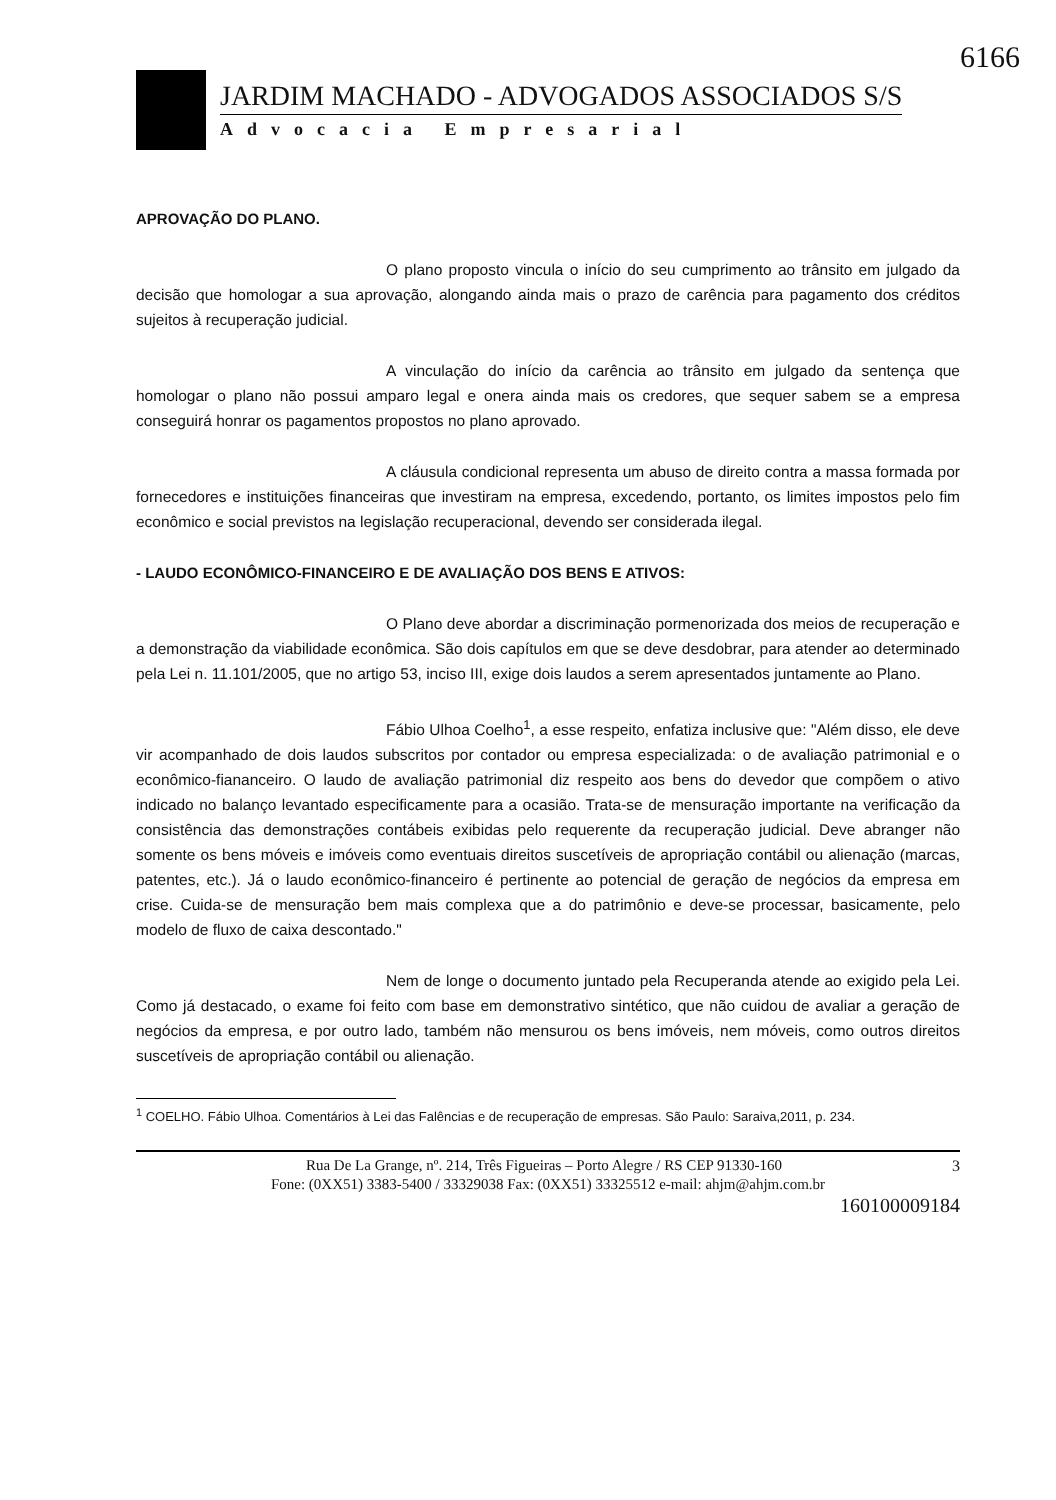6166
JARDIM MACHADO - ADVOGADOS ASSOCIADOS S/S
Advocacia Empresarial
APROVAÇÃO DO PLANO.
O plano proposto vincula o início do seu cumprimento ao trânsito em julgado da decisão que homologar a sua aprovação, alongando ainda mais o prazo de carência para pagamento dos créditos sujeitos à recuperação judicial.
A vinculação do início da carência ao trânsito em julgado da sentença que homologar o plano não possui amparo legal e onera ainda mais os credores, que sequer sabem se a empresa conseguirá honrar os pagamentos propostos no plano aprovado.
A cláusula condicional representa um abuso de direito contra a massa formada por fornecedores e instituições financeiras que investiram na empresa, excedendo, portanto, os limites impostos pelo fim econômico e social previstos na legislação recuperacional, devendo ser considerada ilegal.
- LAUDO ECONÔMICO-FINANCEIRO E DE AVALIAÇÃO DOS BENS E ATIVOS:
O Plano deve abordar a discriminação pormenorizada dos meios de recuperação e a demonstração da viabilidade econômica. São dois capítulos em que se deve desdobrar, para atender ao determinado pela Lei n. 11.101/2005, que no artigo 53, inciso III, exige dois laudos a serem apresentados juntamente ao Plano.
Fábio Ulhoa Coelho<sup>1</sup>, a esse respeito, enfatiza inclusive que: "Além disso, ele deve vir acompanhado de dois laudos subscritos por contador ou empresa especializada: o de avaliação patrimonial e o econômico-fiananceiro. O laudo de avaliação patrimonial diz respeito aos bens do devedor que compõem o ativo indicado no balanço levantado especificamente para a ocasião. Trata-se de mensuração importante na verificação da consistência das demonstrações contábeis exibidas pelo requerente da recuperação judicial. Deve abranger não somente os bens móveis e imóveis como eventuais direitos suscetíveis de apropriação contábil ou alienação (marcas, patentes, etc.). Já o laudo econômico-financeiro é pertinente ao potencial de geração de negócios da empresa em crise. Cuida-se de mensuração bem mais complexa que a do patrimônio e deve-se processar, basicamente, pelo modelo de fluxo de caixa descontado."
Nem de longe o documento juntado pela Recuperanda atende ao exigido pela Lei. Como já destacado, o exame foi feito com base em demonstrativo sintético, que não cuidou de avaliar a geração de negócios da empresa, e por outro lado, também não mensurou os bens imóveis, nem móveis, como outros direitos suscetíveis de apropriação contábil ou alienação.
<sup>1</sup> COELHO. Fábio Ulhoa. Comentários à Lei das Falências e de recuperação de empresas. São Paulo: Saraiva,2011, p. 234.
3 Rua De La Grange, nº. 214, Três Figueiras – Porto Alegre / RS CEP 91330-160
Fone: (0XX51) 3383-5400 / 33329038 Fax: (0XX51) 33325512 e-mail: ahjm@ahjm.com.br
160100009184